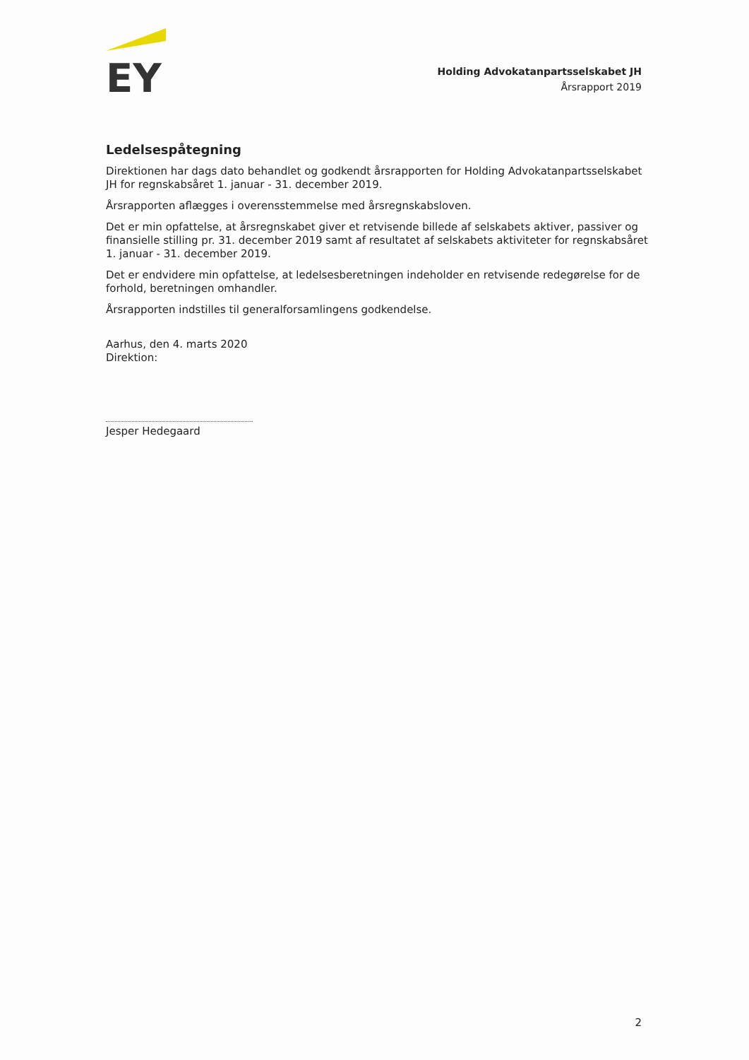EY
Holding Advokatanpartsselskabet JH
Årsrapport 2019
Ledelsespåtegning
Direktionen har dags dato behandlet og godkendt årsrapporten for Holding Advokatanpartsselskabet JH for regnskabsåret 1. januar - 31. december 2019.
Årsrapporten aflægges i overensstemmelse med årsregnskabsloven.
Det er min opfattelse, at årsregnskabet giver et retvisende billede af selskabets aktiver, passiver og finansielle stilling pr. 31. december 2019 samt af resultatet af selskabets aktiviteter for regnskabsåret 1. januar - 31. december 2019.
Det er endvidere min opfattelse, at ledelsesberetningen indeholder en retvisende redegørelse for de forhold, beretningen omhandler.
Årsrapporten indstilles til generalforsamlingens godkendelse.
Aarhus, den 4. marts 2020
Direktion:
Jesper Hedegaard
2